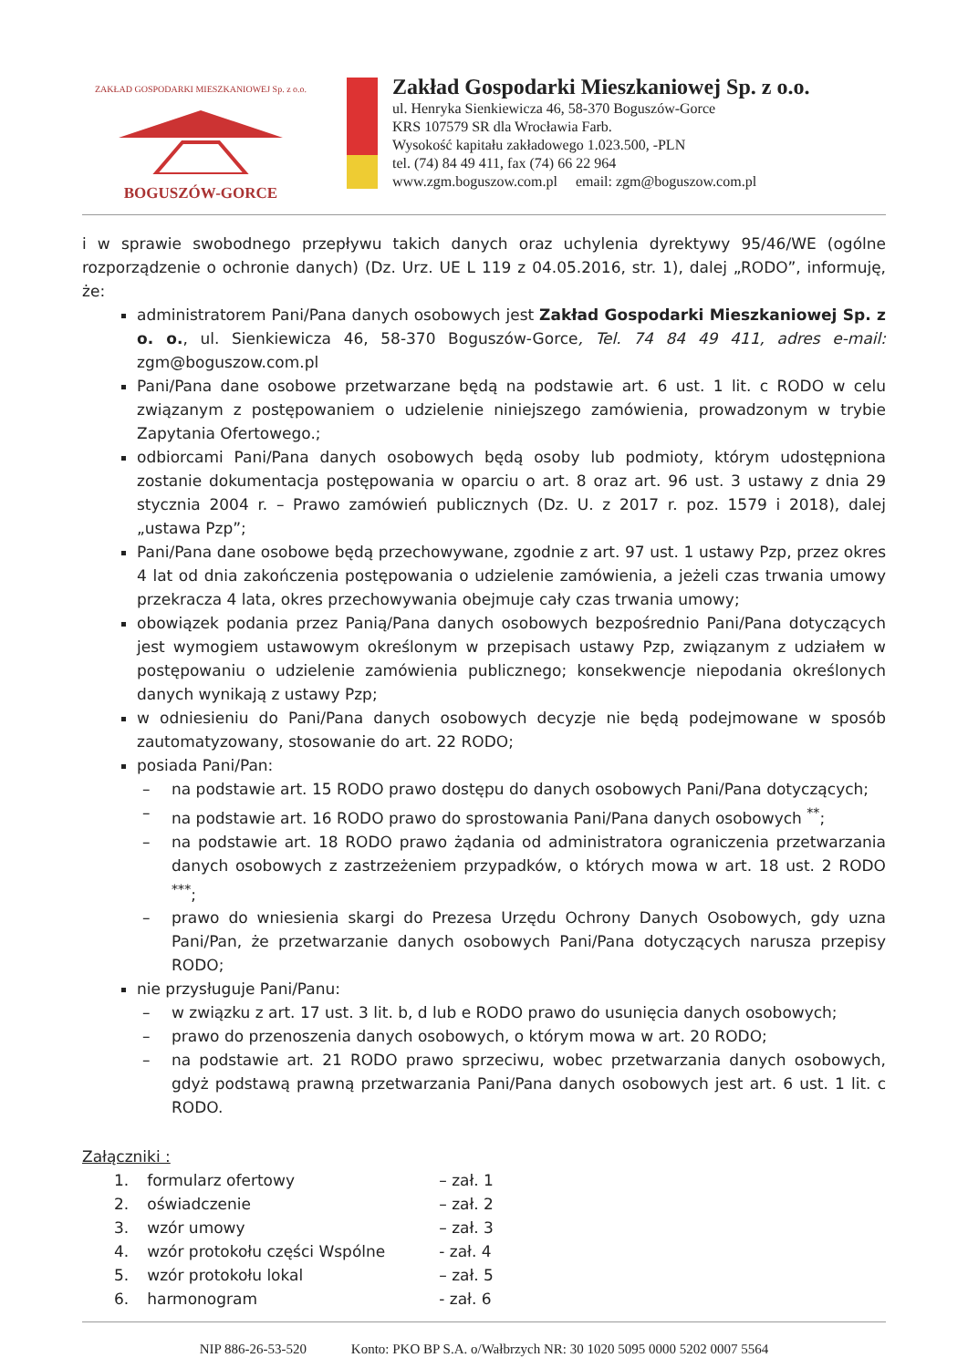ZAKŁAD GOSPODARKI MIESZKANIOWEJ Sp. z o.o.
BOGUSZÓW-GORCE
Zakład Gospodarki Mieszkaniowej Sp. z o.o.
ul. Henryka Sienkiewicza 46, 58-370 Boguszów-Gorce
KRS 107579 SR dla Wrocławia Farb.
Wysokość kapitału zakładowego 1.023.500, -PLN
tel. (74) 84 49 411, fax (74) 66 22 964
www.zgm.boguszow.com.pl email: zgm@boguszow.com.pl
i w sprawie swobodnego przepływu takich danych oraz uchylenia dyrektywy 95/46/WE (ogólne rozporządzenie o ochronie danych) (Dz. Urz. UE L 119 z 04.05.2016, str. 1), dalej „RODO”, informuję, że:
administratorem Pani/Pana danych osobowych jest Zakład Gospodarki Mieszkaniowej Sp. z o. o., ul. Sienkiewicza 46, 58-370 Boguszów-Gorce, Tel. 74 84 49 411, adres e-mail: zgm@boguszow.com.pl
Pani/Pana dane osobowe przetwarzane będą na podstawie art. 6 ust. 1 lit. c RODO w celu związanym z postępowaniem o udzielenie niniejszego zamówienia, prowadzonym w trybie Zapytania Ofertowego.;
odbiorcami Pani/Pana danych osobowych będą osoby lub podmioty, którym udostępniona zostanie dokumentacja postępowania w oparciu o art. 8 oraz art. 96 ust. 3 ustawy z dnia 29 stycznia 2004 r. – Prawo zamówień publicznych (Dz. U. z 2017 r. poz. 1579 i 2018), dalej „ustawa Pzp”;
Pani/Pana dane osobowe będą przechowywane, zgodnie z art. 97 ust. 1 ustawy Pzp, przez okres 4 lat od dnia zakończenia postępowania o udzielenie zamówienia, a jeżeli czas trwania umowy przekracza 4 lata, okres przechowywania obejmuje cały czas trwania umowy;
obowiązek podania przez Panią/Pana danych osobowych bezpośrednio Pani/Pana dotyczących jest wymogiem ustawowym określonym w przepisach ustawy Pzp, związanym z udziałem w postępowaniu o udzielenie zamówienia publicznego; konsekwencje niepodania określonych danych wynikają z ustawy Pzp;
w odniesieniu do Pani/Pana danych osobowych decyzje nie będą podejmowane w sposób zautomatyzowany, stosowanie do art. 22 RODO;
posiada Pani/Pan:
– na podstawie art. 15 RODO prawo dostępu do danych osobowych Pani/Pana dotyczących;
– na podstawie art. 16 RODO prawo do sprostowania Pani/Pana danych osobowych <sup>**</sup>;
– na podstawie art. 18 RODO prawo żądania od administratora ograniczenia przetwarzania danych osobowych z zastrzeżeniem przypadków, o których mowa w art. 18 ust. 2 RODO <sup>***</sup>;
– prawo do wniesienia skargi do Prezesa Urzędu Ochrony Danych Osobowych, gdy uzna Pani/Pan, że przetwarzanie danych osobowych Pani/Pana dotyczących narusza przepisy RODO;
nie przysługuje Pani/Panu:
– w związku z art. 17 ust. 3 lit. b, d lub e RODO prawo do usunięcia danych osobowych;
– prawo do przenoszenia danych osobowych, o którym mowa w art. 20 RODO;
– na podstawie art. 21 RODO prawo sprzeciwu, wobec przetwarzania danych osobowych, gdyż podstawą prawną przetwarzania Pani/Pana danych osobowych jest art. 6 ust. 1 lit. c RODO.
Załączniki :
| 1. | formularz ofertowy | – zał. 1 |
| 2. | oświadczenie | – zał. 2 |
| 3. | wzór umowy | – zał. 3 |
| 4. | wzór protokołu części Wspólne | - zał. 4 |
| 5. | wzór protokołu lokal | – zał. 5 |
| 6. | harmonogram | - zał. 6 |
NIP 886-26-53-520 Konto: PKO BP S.A. o/Wałbrzych NR: 30 1020 5095 0000 5202 0007 5564